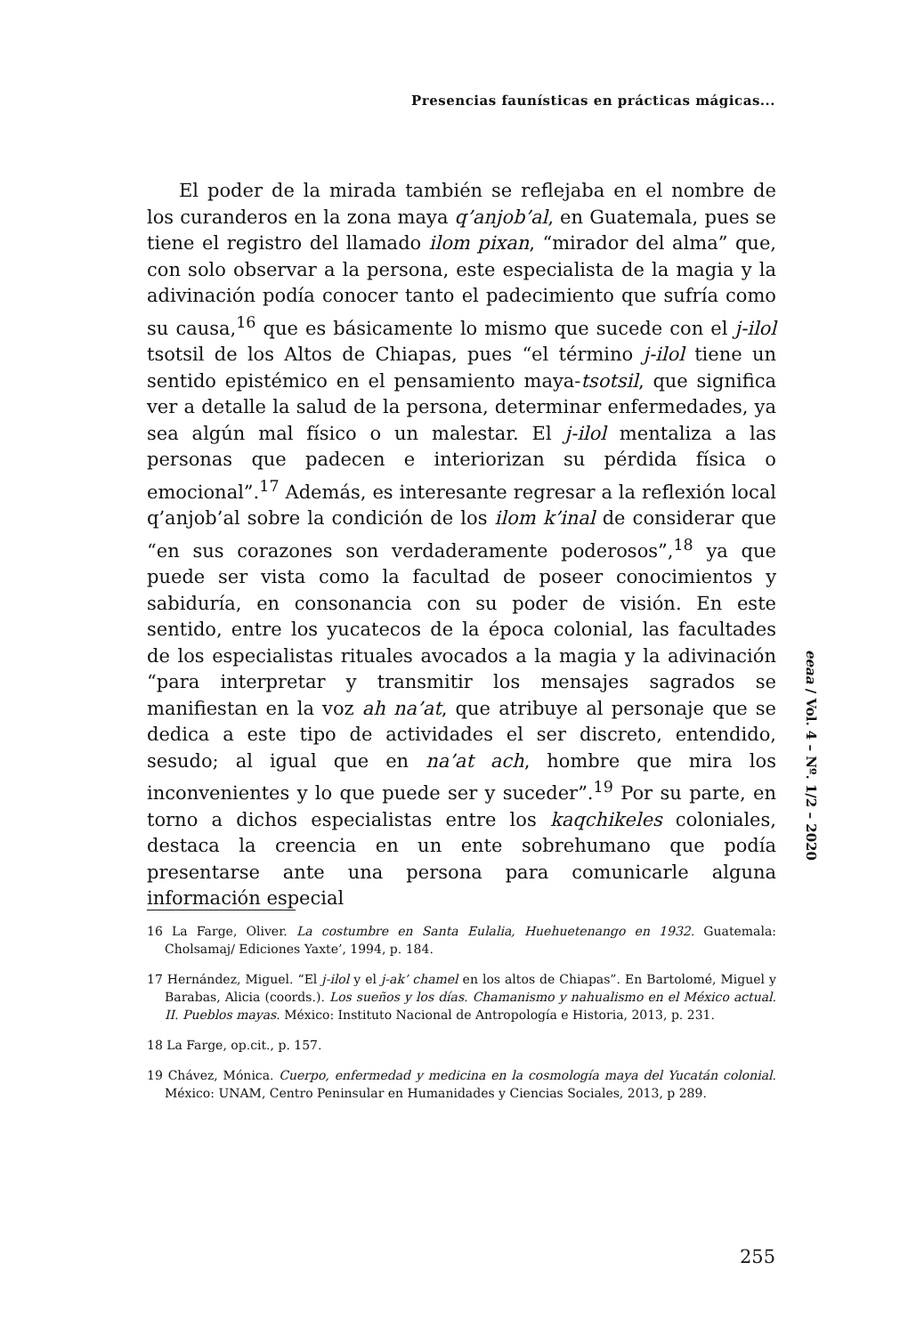Presencias faunísticas en prácticas mágicas...
El poder de la mirada también se reflejaba en el nombre de los curanderos en la zona maya q’anjob’al, en Guatemala, pues se tiene el registro del llamado ilom pixan, “mirador del alma” que, con solo observar a la persona, este especialista de la magia y la adivinación podía conocer tanto el padecimiento que sufría como su causa,<sup>16</sup> que es básicamente lo mismo que sucede con el j-ilol tsotsil de los Altos de Chiapas, pues “el término j-ilol tiene un sentido epistémico en el pensamiento maya-tsotsil, que significa ver a detalle la salud de la persona, determinar enfermedades, ya sea algún mal físico o un malestar. El j-ilol mentaliza a las personas que padecen e interiorizan su pérdida física o emocional”.<sup>17</sup> Además, es interesante regresar a la reflexión local q’anjob’al sobre la condición de los ilom k’inal de considerar que “en sus corazones son verdaderamente poderosos”,<sup>18</sup> ya que puede ser vista como la facultad de poseer conocimientos y sabiduría, en consonancia con su poder de visión. En este sentido, entre los yucatecos de la época colonial, las facultades de los especialistas rituales avocados a la magia y la adivinación “para interpretar y transmitir los mensajes sagrados se manifiestan en la voz ah na’at, que atribuye al personaje que se dedica a este tipo de actividades el ser discreto, entendido, sesudo; al igual que en na’at ach, hombre que mira los inconvenientes y lo que puede ser y suceder”.<sup>19</sup> Por su parte, en torno a dichos especialistas entre los kaqchikeles coloniales, destaca la creencia en un ente sobrehumano que podía presentarse ante una persona para comunicarle alguna información especial
16 La Farge, Oliver. La costumbre en Santa Eulalia, Huehuetenango en 1932. Guatemala: Cholsamaj/ Ediciones Yaxte’, 1994, p. 184.
17 Hernández, Miguel. “El j-ilol y el j-ak’ chamel en los altos de Chiapas”. En Bartolomé, Miguel y Barabas, Alicia (coords.). Los sueños y los días. Chamanismo y nahualismo en el México actual. II. Pueblos mayas. México: Instituto Nacional de Antropología e Historia, 2013, p. 231.
18 La Farge, op.cit., p. 157.
19 Chávez, Mónica. Cuerpo, enfermedad y medicina en la cosmología maya del Yucatán colonial. México: UNAM, Centro Peninsular en Humanidades y Ciencias Sociales, 2013, p 289.
eeaa / Vol. 4 – Nº. 1/2 – 2020
255